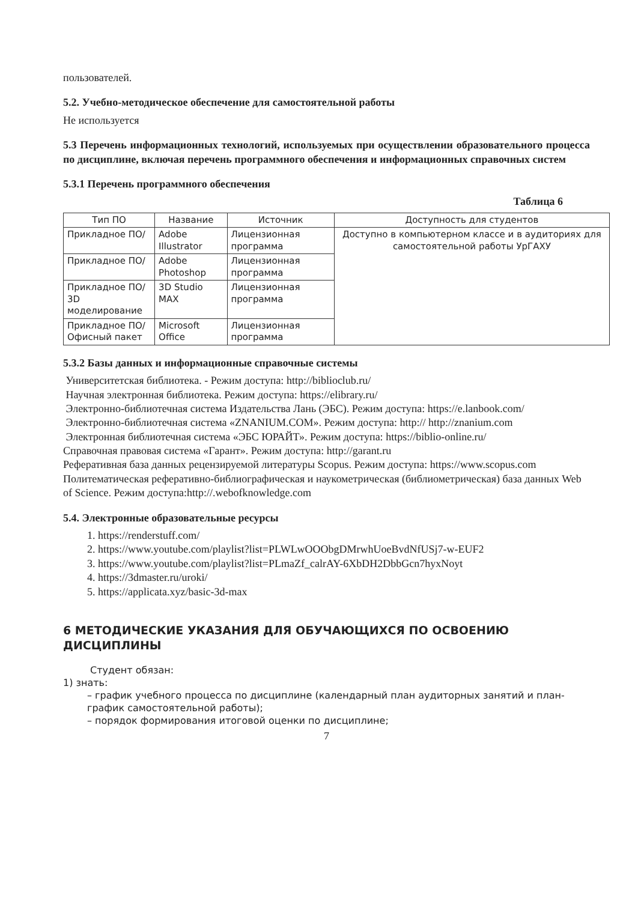пользователей.
5.2. Учебно-методическое обеспечение для самостоятельной работы
Не используется
5.3 Перечень информационных технологий, используемых при осуществлении образовательного процесса по дисциплине, включая перечень программного обеспечения и информационных справочных систем
5.3.1 Перечень программного обеспечения
Таблица 6
| Тип ПО | Название | Источник | Доступность для студентов |
| --- | --- | --- | --- |
| Прикладное ПО/ | Adobe Illustrator | Лицензионная программа | Доступно в компьютерном классе и в аудиториях для самостоятельной работы УрГАХУ |
| Прикладное ПО/ | Adobe Photoshop | Лицензионная программа | |
| Прикладное ПО/ 3D моделирование | 3D Studio MAX | Лицензионная программа | |
| Прикладное ПО/ Офисный пакет | Microsoft Office | Лицензионная программа | |
5.3.2 Базы данных и информационные справочные системы
Университетская библиотека. - Режим доступа: http://biblioclub.ru/
Научная электронная библиотека. Режим доступа: https://elibrary.ru/
Электронно-библиотечная система Издательства Лань (ЭБС). Режим доступа: https://e.lanbook.com/
Электронно-библиотечная система «ZNANIUM.COM». Режим доступа: http:// http://znanium.com
Электронная библиотечная система «ЭБС ЮРАЙТ». Режим доступа: https://biblio-online.ru/
Справочная правовая система «Гарант». Режим доступа: http://garant.ru
Реферативная база данных рецензируемой литературы Scopus. Режим доступа: https://www.scopus.com
Политематическая реферативно-библиографическая и наукометрическая (библиометрическая) база данных Web of Science. Режим доступа:http://.webofknowledge.com
5.4. Электронные образовательные ресурсы
1. https://renderstuff.com/
2. https://www.youtube.com/playlist?list=PLWLwOOObgDMrwhUoeBvdNfUSj7-w-EUF2
3. https://www.youtube.com/playlist?list=PLmaZf_calrAY-6XbDH2DbbGcn7hyxNoyt
4. https://3dmaster.ru/uroki/
5. https://applicata.xyz/basic-3d-max
6 МЕТОДИЧЕСКИЕ УКАЗАНИЯ ДЛЯ ОБУЧАЮЩИХСЯ ПО ОСВОЕНИЮ ДИСЦИПЛИНЫ
Студент обязан:
1) знать:
– график учебного процесса по дисциплине (календарный план аудиторных занятий и план-график самостоятельной работы);
– порядок формирования итоговой оценки по дисциплине;
7